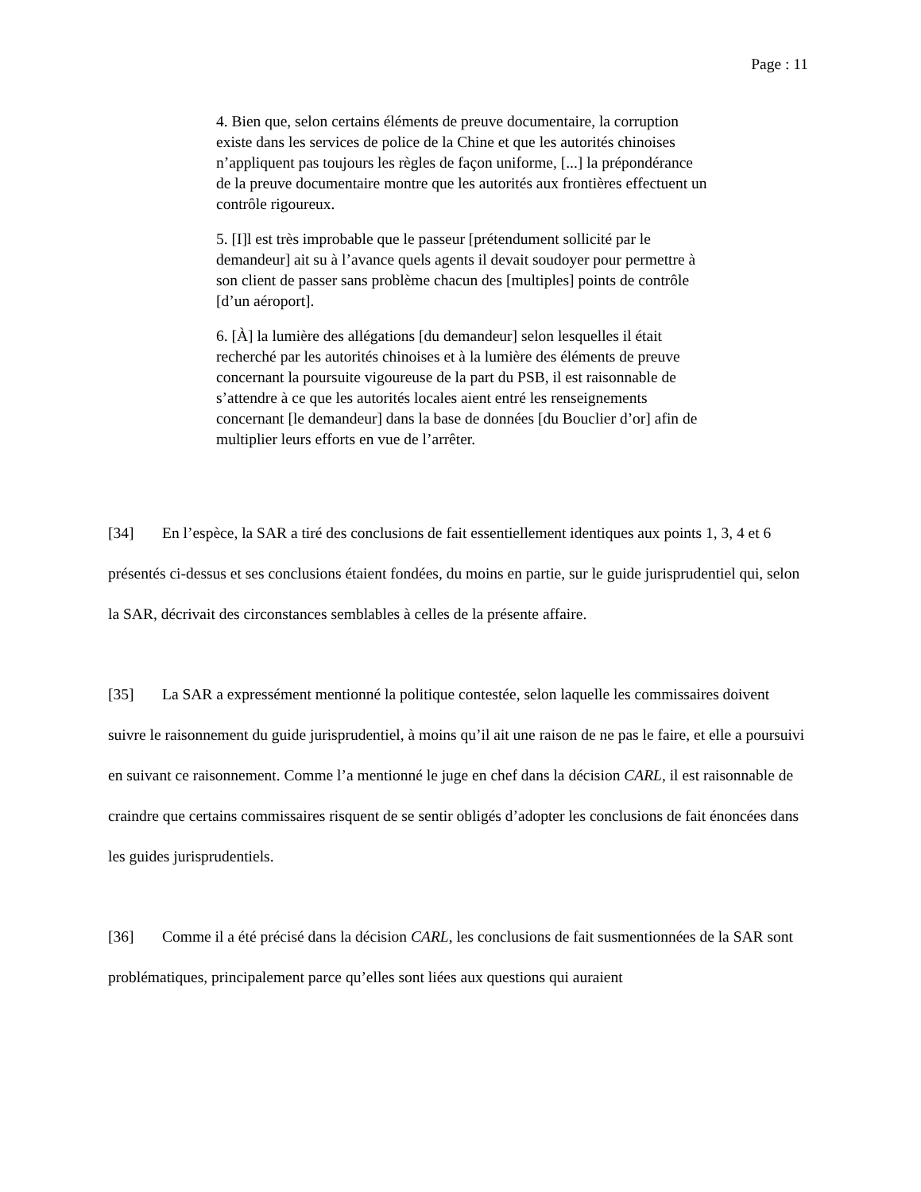Page : 11
4. Bien que, selon certains éléments de preuve documentaire, la corruption existe dans les services de police de la Chine et que les autorités chinoises n’appliquent pas toujours les règles de façon uniforme, [...] la prépondérance de la preuve documentaire montre que les autorités aux frontières effectuent un contrôle rigoureux.
5. [I]l est très improbable que le passeur [prétendument sollicité par le demandeur] ait su à l’avance quels agents il devait soudoyer pour permettre à son client de passer sans problème chacun des [multiples] points de contrôle [d’un aéroport].
6. [À] la lumière des allégations [du demandeur] selon lesquelles il était recherché par les autorités chinoises et à la lumière des éléments de preuve concernant la poursuite vigoureuse de la part du PSB, il est raisonnable de s’attendre à ce que les autorités locales aient entré les renseignements concernant [le demandeur] dans la base de données [du Bouclier d’or] afin de multiplier leurs efforts en vue de l’arrêter.
[34] En l’espèce, la SAR a tiré des conclusions de fait essentiellement identiques aux points 1, 3, 4 et 6 présentés ci-dessus et ses conclusions étaient fondées, du moins en partie, sur le guide jurisprudentiel qui, selon la SAR, décrivait des circonstances semblables à celles de la présente affaire.
[35] La SAR a expressément mentionné la politique contestée, selon laquelle les commissaires doivent suivre le raisonnement du guide jurisprudentiel, à moins qu’il ait une raison de ne pas le faire, et elle a poursuivi en suivant ce raisonnement. Comme l’a mentionné le juge en chef dans la décision CARL, il est raisonnable de craindre que certains commissaires risquent de se sentir obligés d’adopter les conclusions de fait énoncées dans les guides jurisprudentiels.
[36] Comme il a été précisé dans la décision CARL, les conclusions de fait susmentionnées de la SAR sont problématiques, principalement parce qu’elles sont liées aux questions qui auraient